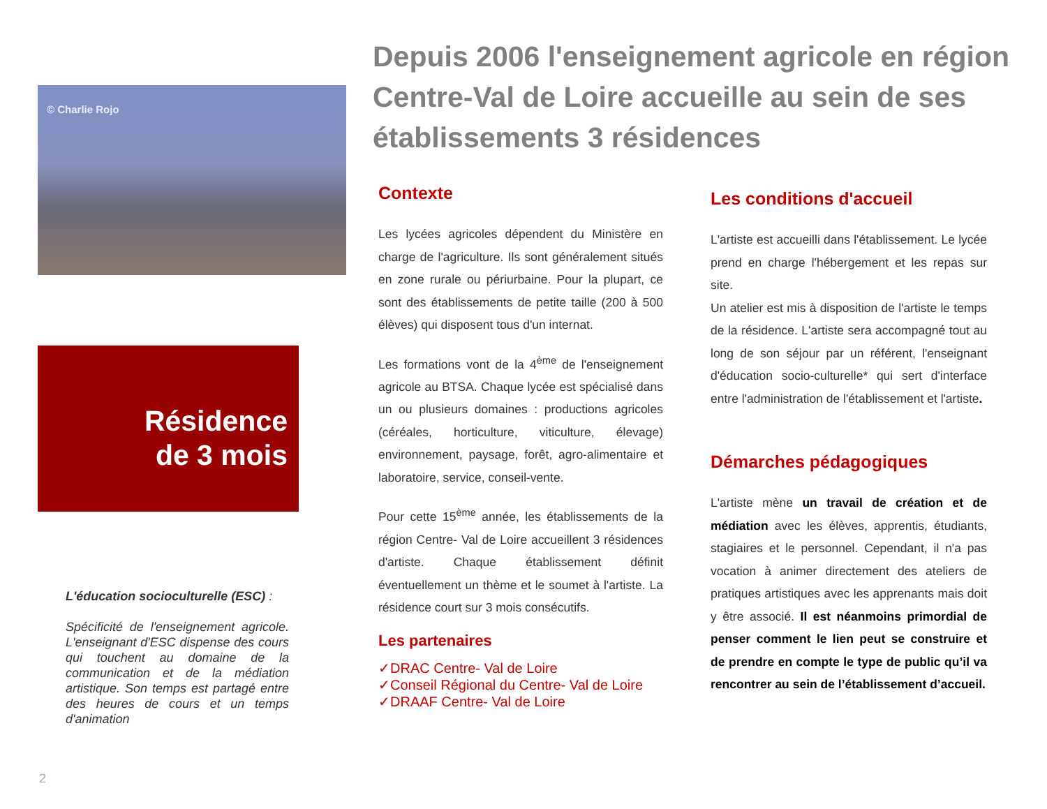© Charlie Rojo
Résidence
de 3 mois
L'éducation socioculturelle (ESC) :
Spécificité de l'enseignement agricole. L'enseignant d'ESC dispense des cours qui touchent au domaine de la communication et de la médiation artistique. Son temps est partagé entre des heures de cours et un temps d'animation
2
Depuis 2006 l'enseignement agricole en région Centre-Val de Loire accueille au sein de ses établissements 3 résidences
Contexte
Les lycées agricoles dépendent du Ministère en charge de l'agriculture. Ils sont généralement situés en zone rurale ou périurbaine. Pour la plupart, ce sont des établissements de petite taille (200 à 500 élèves) qui disposent tous d'un internat.
Les formations vont de la 4<sup>ème</sup> de l'enseignement agricole au BTSA. Chaque lycée est spécialisé dans un ou plusieurs domaines : productions agricoles (céréales, horticulture, viticulture, élevage) environnement, paysage, forêt, agro-alimentaire et laboratoire, service, conseil-vente.
Pour cette 15<sup>ème</sup> année, les établissements de la région Centre- Val de Loire accueillent 3 résidences d'artiste. Chaque établissement définit éventuellement un thème et le soumet à l'artiste. La résidence court sur 3 mois consécutifs.
Les partenaires
✓DRAC Centre- Val de Loire
✓Conseil Régional du Centre- Val de Loire
✓DRAAF Centre- Val de Loire
Les conditions d'accueil
L'artiste est accueilli dans l'établissement. Le lycée prend en charge l'hébergement et les repas sur site.
Un atelier est mis à disposition de l'artiste le temps de la résidence. L'artiste sera accompagné tout au long de son séjour par un référent, l'enseignant d'éducation socio-culturelle* qui sert d'interface entre l'administration de l'établissement et l'artiste.
Démarches pédagogiques
L'artiste mène un travail de création et de médiation avec les élèves, apprentis, étudiants, stagiaires et le personnel. Cependant, il n'a pas vocation à animer directement des ateliers de pratiques artistiques avec les apprenants mais doit y être associé. Il est néanmoins primordial de penser comment le lien peut se construire et de prendre en compte le type de public qu’il va rencontrer au sein de l’établissement d’accueil.